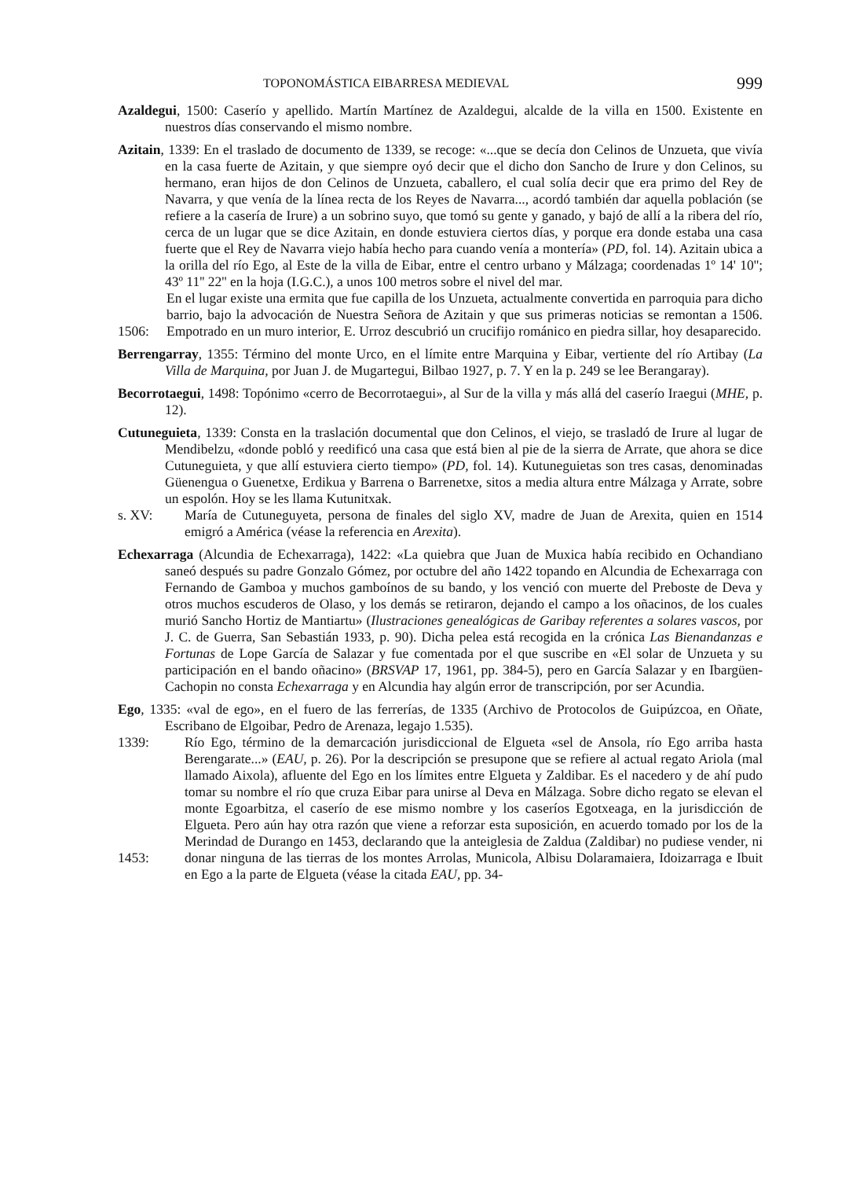TOPONOMÁSTICA EIBARRESA MEDIEVAL 999
Azaldegui, 1500: Caserío y apellido. Martín Martínez de Azaldegui, alcalde de la villa en 1500. Existente en nuestros días conservando el mismo nombre.
Azitain, 1339: En el traslado de documento de 1339, se recoge: «...que se decía don Celinos de Unzueta, que vivía en la casa fuerte de Azitain, y que siempre oyó decir que el dicho don Sancho de Irure y don Celinos, su hermano, eran hijos de don Celinos de Unzueta, caballero, el cual solía decir que era primo del Rey de Navarra, y que venía de la línea recta de los Reyes de Navarra..., acordó también dar aquella población (se refiere a la casería de Irure) a un sobrino suyo, que tomó su gente y ganado, y bajó de allí a la ribera del río, cerca de un lugar que se dice Azitain, en donde estuviera ciertos días, y porque era donde estaba una casa fuerte que el Rey de Navarra viejo había hecho para cuando venía a montería» (PD, fol. 14). Azitain ubica a la orilla del río Ego, al Este de la villa de Eibar, entre el centro urbano y Málzaga; coordenadas 1º 14' 10''; 43º 11'' 22'' en la hoja (I.G.C.), a unos 100 metros sobre el nivel del mar.
1506: En el lugar existe una ermita que fue capilla de los Unzueta, actualmente convertida en parroquia para dicho barrio, bajo la advocación de Nuestra Señora de Azitain y que sus primeras noticias se remontan a 1506. Empotrado en un muro interior, E. Urroz descubrió un crucifijo románico en piedra sillar, hoy desaparecido.
Berrengarray, 1355: Término del monte Urco, en el límite entre Marquina y Eibar, vertiente del río Artibay (La Villa de Marquina, por Juan J. de Mugartegui, Bilbao 1927, p. 7. Y en la p. 249 se lee Berangaray).
Becorrotaegui, 1498: Topónimo «cerro de Becorrotaegui», al Sur de la villa y más allá del caserío Iraegui (MHE, p. 12).
Cutuneguieta, 1339: Consta en la traslación documental que don Celinos, el viejo, se trasladó de Irure al lugar de Mendibelzu, «donde pobló y reedificó una casa que está bien al pie de la sierra de Arrate, que ahora se dice Cutuneguieta, y que allí estuviera cierto tiempo» (PD, fol. 14). Kutuneguietas son tres casas, denominadas Güenengua o Guenetxe, Erdikua y Barrena o Barrenetxe, sitos a media altura entre Málzaga y Arrate, sobre un espolón. Hoy se les llama Kutunitxak.
s. XV: María de Cutuneguyeta, persona de finales del siglo XV, madre de Juan de Arexita, quien en 1514 emigró a América (véase la referencia en Arexita).
Echexarraga (Alcundia de Echexarraga), 1422: «La quiebra que Juan de Muxica había recibido en Ochandiano saneó después su padre Gonzalo Gómez, por octubre del año 1422 topando en Alcundia de Echexarraga con Fernando de Gamboa y muchos gamboínos de su bando, y los venció con muerte del Preboste de Deva y otros muchos escuderos de Olaso, y los demás se retiraron, dejando el campo a los oñacinos, de los cuales murió Sancho Hortiz de Mantiartu» (Ilustraciones genealógicas de Garibay referentes a solares vascos, por J. C. de Guerra, San Sebastián 1933, p. 90). Dicha pelea está recogida en la crónica Las Bienandanzas e Fortunas de Lope García de Salazar y fue comentada por el que suscribe en «El solar de Unzueta y su participación en el bando oñacino» (BRSVAP 17, 1961, pp. 384-5), pero en García Salazar y en Ibargüen-Cachopin no consta Echexarraga y en Alcundia hay algún error de transcripción, por ser Acundia.
Ego, 1335: «val de ego», en el fuero de las ferrerías, de 1335 (Archivo de Protocolos de Guipúzcoa, en Oñate, Escribano de Elgoibar, Pedro de Arenaza, legajo 1.535).
1339:
1453: Río Ego, término de la demarcación jurisdiccional de Elgueta «sel de Ansola, río Ego arriba hasta Berengarate...» (EAU, p. 26). Por la descripción se presupone que se refiere al actual regato Ariola (mal llamado Aixola), afluente del Ego en los límites entre Elgueta y Zaldibar. Es el nacedero y de ahí pudo tomar su nombre el río que cruza Eibar para unirse al Deva en Málzaga. Sobre dicho regato se elevan el monte Egoarbitza, el caserío de ese mismo nombre y los caseríos Egotxeaga, en la jurisdicción de Elgueta. Pero aún hay otra razón que viene a reforzar esta suposición, en acuerdo tomado por los de la Merindad de Durango en 1453, declarando que la anteiglesia de Zaldua (Zaldibar) no pudiese vender, ni donar ninguna de las tierras de los montes Arrolas, Municola, Albisu Dolaramaiera, Idoizarraga e Ibuit en Ego a la parte de Elgueta (véase la citada EAU, pp. 34-